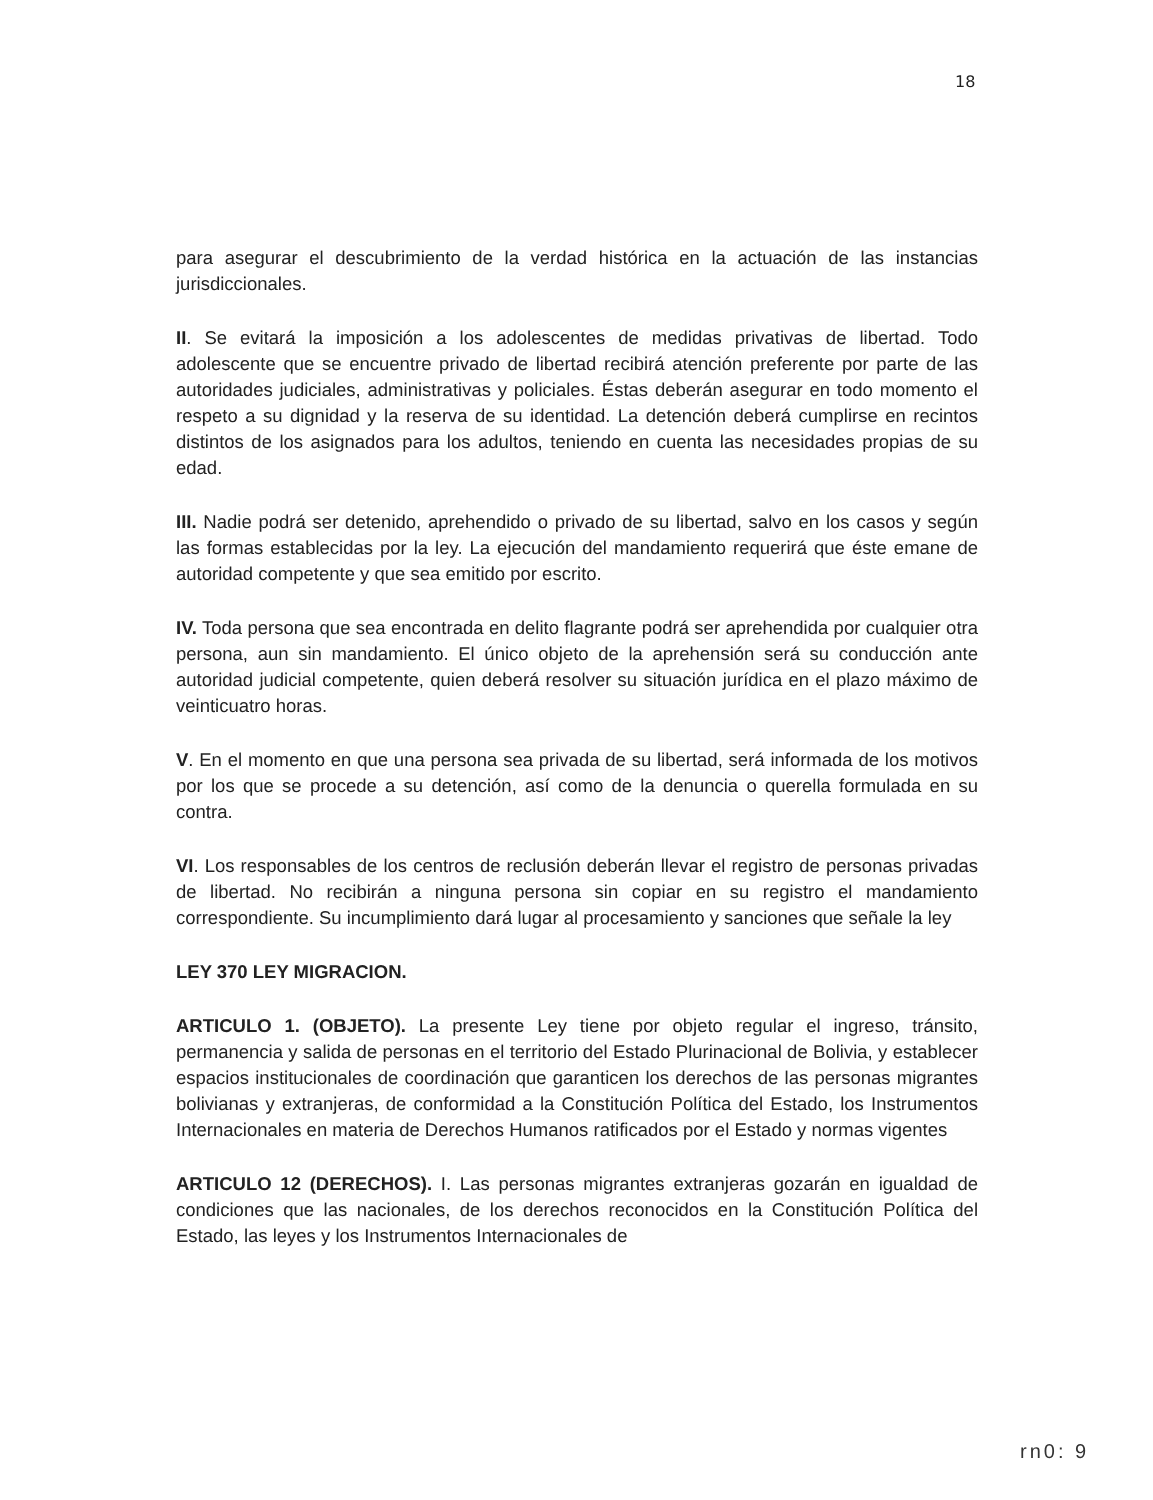18
para asegurar el descubrimiento de la verdad histórica en la actuación de las instancias jurisdiccionales.
II. Se evitará la imposición a los adolescentes de medidas privativas de libertad. Todo adolescente que se encuentre privado de libertad recibirá atención preferente por parte de las autoridades judiciales, administrativas y policiales. Éstas deberán asegurar en todo momento el respeto a su dignidad y la reserva de su identidad. La detención deberá cumplirse en recintos distintos de los asignados para los adultos, teniendo en cuenta las necesidades propias de su edad.
III. Nadie podrá ser detenido, aprehendido o privado de su libertad, salvo en los casos y según las formas establecidas por la ley. La ejecución del mandamiento requerirá que éste emane de autoridad competente y que sea emitido por escrito.
IV. Toda persona que sea encontrada en delito flagrante podrá ser aprehendida por cualquier otra persona, aun sin mandamiento. El único objeto de la aprehensión será su conducción ante autoridad judicial competente, quien deberá resolver su situación jurídica en el plazo máximo de veinticuatro horas.
V. En el momento en que una persona sea privada de su libertad, será informada de los motivos por los que se procede a su detención, así como de la denuncia o querella formulada en su contra.
VI. Los responsables de los centros de reclusión deberán llevar el registro de personas privadas de libertad. No recibirán a ninguna persona sin copiar en su registro el mandamiento correspondiente. Su incumplimiento dará lugar al procesamiento y sanciones que señale la ley
LEY 370 LEY MIGRACION.
ARTICULO 1. (OBJETO). La presente Ley tiene por objeto regular el ingreso, tránsito, permanencia y salida de personas en el territorio del Estado Plurinacional de Bolivia, y establecer espacios institucionales de coordinación que garanticen los derechos de las personas migrantes bolivianas y extranjeras, de conformidad a la Constitución Política del Estado, los Instrumentos Internacionales en materia de Derechos Humanos ratificados por el Estado y normas vigentes
ARTICULO 12 (DERECHOS). I. Las personas migrantes extranjeras gozarán en igualdad de condiciones que las nacionales, de los derechos reconocidos en la Constitución Política del Estado, las leyes y los Instrumentos Internacionales de
rn0: 9